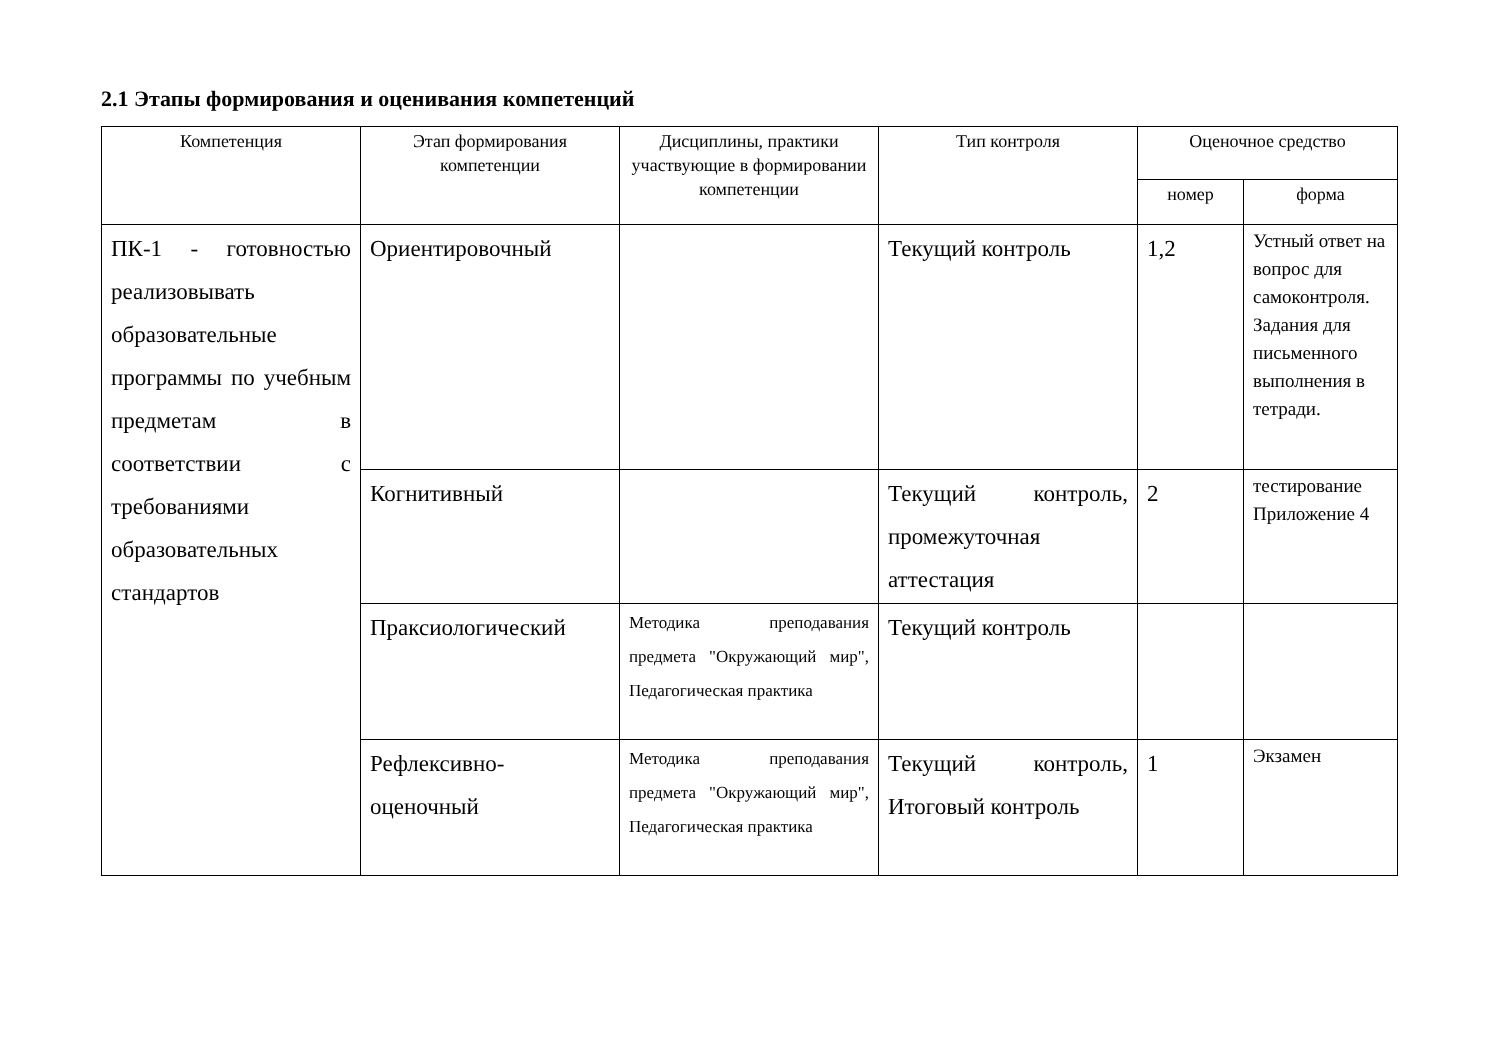2.1 Этапы формирования и оценивания компетенций
| Компетенция | Этап формирования компетенции | Дисциплины, практики участвующие в формировании компетенции | Тип контроля | Оценочное средство | |
| --- | --- | --- | --- | --- | --- |
| | | | | номер | форма |
| ПК-1 - готовностью реализовывать образовательные программы по учебным предметам в соответствии с требованиями образовательных стандартов | Ориентировочный | | Текущий контроль | 1,2 | Устный ответ на вопрос для самоконтроля. Задания для письменного выполнения в тетради. |
| | Когнитивный | | Текущий контроль, промежуточная аттестация | 2 | тестирование Приложение 4 |
| | Праксиологический | Методика преподавания предмета "Окружающий мир", Педагогическая практика | Текущий контроль | | |
| | Рефлексивно-оценочный | Методика преподавания предмета "Окружающий мир", Педагогическая практика | Текущий контроль, Итоговый контроль | 1 | Экзамен |